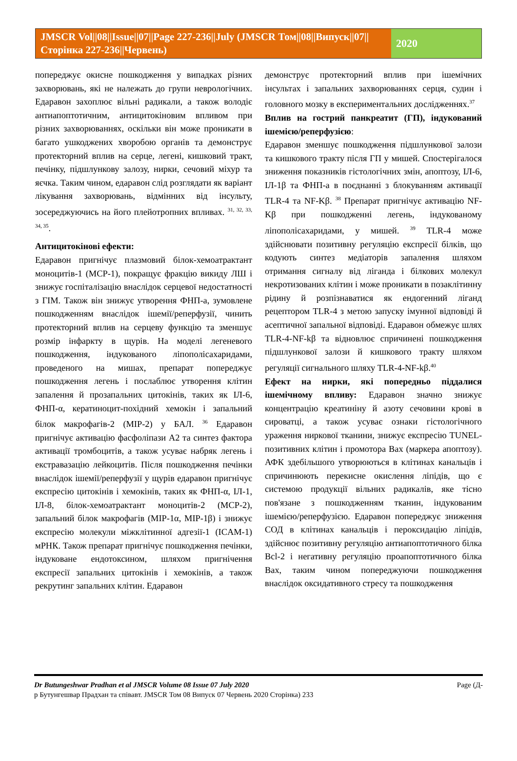JMSCR Vol||08||Issue||07||Page 227-236||July (JMSCR Том||08||Випуск||07||Сторінка 227-236||Червень)
2020
попереджує окисне пошкодження у випадках різних захворювань, які не належать до групи неврологічних. Едаравон захоплює вільні радикали, а також володіє антиапоптотичним, антицитокіновим впливом при різних захворюваннях, оскільки він може проникати в багато ушкоджених хворобою органів та демонструє протекторний вплив на серце, легені, кишковий тракт, печінку, підшлункову залозу, нирки, сечовий міхур та яєчка. Таким чином, едаравон слід розглядати як варіант лікування захворювань, відмінних від інсульту, зосереджуючись на його плейотропних впливах. <sup>31, 32, 33, 34, 35</sup>.
Антицитокінові ефекти:
Едаравон пригнічує плазмовий білок-хемоатрактант моноцитів-1 (MCP-1), покращує фракцію викиду ЛШ і знижує госпіталізацію внаслідок серцевої недостатності з ГІМ. Також він знижує утворення ФНП-a, зумовлене пошкодженням внаслідок ішемії/реперфузії, чинить протекторний вплив на серцеву функцію та зменшує розмір інфаркту в щурів. На моделі легеневого пошкодження, індукованого ліпополісахаридами, проведеного на мишах, препарат попереджує пошкодження легень і послаблює утворення клітин запалення й прозапальних цитокінів, таких як ІЛ-6, ФНП-α, кератиноцит-похідний хемокін і запальний білок макрофагів-2 (MIP-2) у БАЛ. <sup>36</sup> Едаравон пригнічує активацію фасфоліпази A2 та синтез фактора активації тромбоцитів, а також усуває набряк легень і екстравазацію лейкоцитів. Після пошкодження печінки внаслідок ішемії/реперфузії у щурів едаравон пригнічує експресію цитокінів і хемокінів, таких як ФНП-α, ІЛ-1, ІЛ-8, білок-хемоатрактант моноцитів-2 (MCP-2), запальний білок макрофагів (MIP-1α, MIP-1β) і знижує експресію молекули міжклітинної адгезії-1 (ICAM-1) мРНК. Також препарат пригнічує пошкодження печінки, індуковане ендотоксином, шляхом пригнічення експресії запальних цитокінів і хемокінів, а також рекрутинг запальних клітин. Едаравон
демонструє протекторний вплив при ішемічних інсультах і запальних захворюваннях серця, судин і головного мозку в експериментальних дослідженнях.<sup>37</sup>
Вплив на гострий панкреатит (ГП), індукований ішемією/реперфузією:
Едаравон зменшує пошкодження підшлункової залози та кишкового тракту після ГП у мишей. Спостерігалося зниження показників гістологічних змін, апоптозу, ІЛ-6, ІЛ-1β та ФНП-a в поєднанні з блокуванням активації TLR-4 та NF-Kβ. <sup>38</sup> Препарат пригнічує активацію NF-Kβ при пошкодженні легень, індукованому ліпополісахаридами, у мишей. <sup>39</sup> TLR-4 може здійснювати позитивну регуляцію експресії білків, що кодують синтез медіаторів запалення шляхом отримання сигналу від ліганда і білкових молекул некротизованих клітин і може проникати в позаклітинну рідину й розпізнаватися як ендогенний ліганд рецептором TLR-4 з метою запуску імунної відповіді й асептичної запальної відповіді. Едаравон обмежує шлях TLR-4-NF-kβ та відновлює спричинені пошкодження підшлункової залози й кишкового тракту шляхом регуляції сигнального шляху TLR-4-NF-kβ.<sup>40</sup>
Ефект на нирки, які попередньо піддалися ішемічному впливу: Едаравон значно знижує концентрацію креатиніну й азоту сечовини крові в сироватці, а також усуває ознаки гістологічного ураження ниркової тканини, знижує експресію TUNEL-позитивних клітин і промотора Bax (маркера апоптозу). АФК здебільшого утворюються в клітинах канальців і спричинюють перекисне окислення ліпідів, що є системою продукції вільних радикалів, яке тісно пов'язане з пошкодженням тканин, індукованим ішемією/реперфузією. Едаравон попереджує зниження СОД в клітинах канальців і пероксидацію ліпідів, здійснює позитивну регуляцію антиапоптотичного білка Bcl-2 і негативну регуляцію проапоптотичного білка Bax, таким чином попереджуючи пошкодження внаслідок оксидативного стресу та пошкодження
Page (Д- Dr Butungeshwar Pradhan et al JMSCR Volume 08 Issue 07 July 2020
р Бутунгешвар Прадхан та співавт. JMSCR Том 08 Випуск 07 Червень 2020 Сторінка) 233